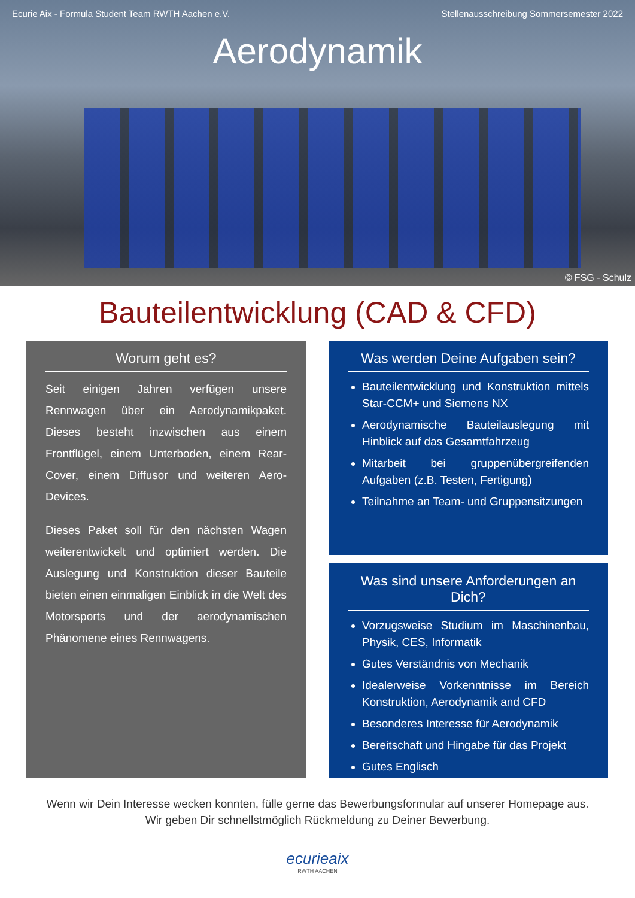Ecurie Aix - Formula Student Team RWTH Aachen e.V. Stellenausschreibung Sommersemester 2022
Aerodynamik
© FSG - Schulz
Bauteilentwicklung (CAD & CFD)
Worum geht es?
Seit einigen Jahren verfügen unsere Rennwagen über ein Aerodynamikpaket. Dieses besteht inzwischen aus einem Frontflügel, einem Unterboden, einem Rear-Cover, einem Diffusor und weiteren Aero-Devices.
Dieses Paket soll für den nächsten Wagen weiterentwickelt und optimiert werden. Die Auslegung und Konstruktion dieser Bauteile bieten einen einmaligen Einblick in die Welt des Motorsports und der aerodynamischen Phänomene eines Rennwagens.
Was werden Deine Aufgaben sein?
Bauteilentwicklung und Konstruktion mittels Star-CCM+ und Siemens NX
Aerodynamische Bauteilauslegung mit Hinblick auf das Gesamtfahrzeug
Mitarbeit bei gruppenübergreifenden Aufgaben (z.B. Testen, Fertigung)
Teilnahme an Team- und Gruppensitzungen
Was sind unsere Anforderungen an Dich?
Vorzugsweise Studium im Maschinenbau, Physik, CES, Informatik
Gutes Verständnis von Mechanik
Idealerweise Vorkenntnisse im Bereich Konstruktion, Aerodynamik and CFD
Besonderes Interesse für Aerodynamik
Bereitschaft und Hingabe für das Projekt
Gutes Englisch
Wenn wir Dein Interesse wecken konnten, fülle gerne das Bewerbungsformular auf unserer Homepage aus.
Wir geben Dir schnellstmöglich Rückmeldung zu Deiner Bewerbung.
ecurieaix
RWTH AACHEN